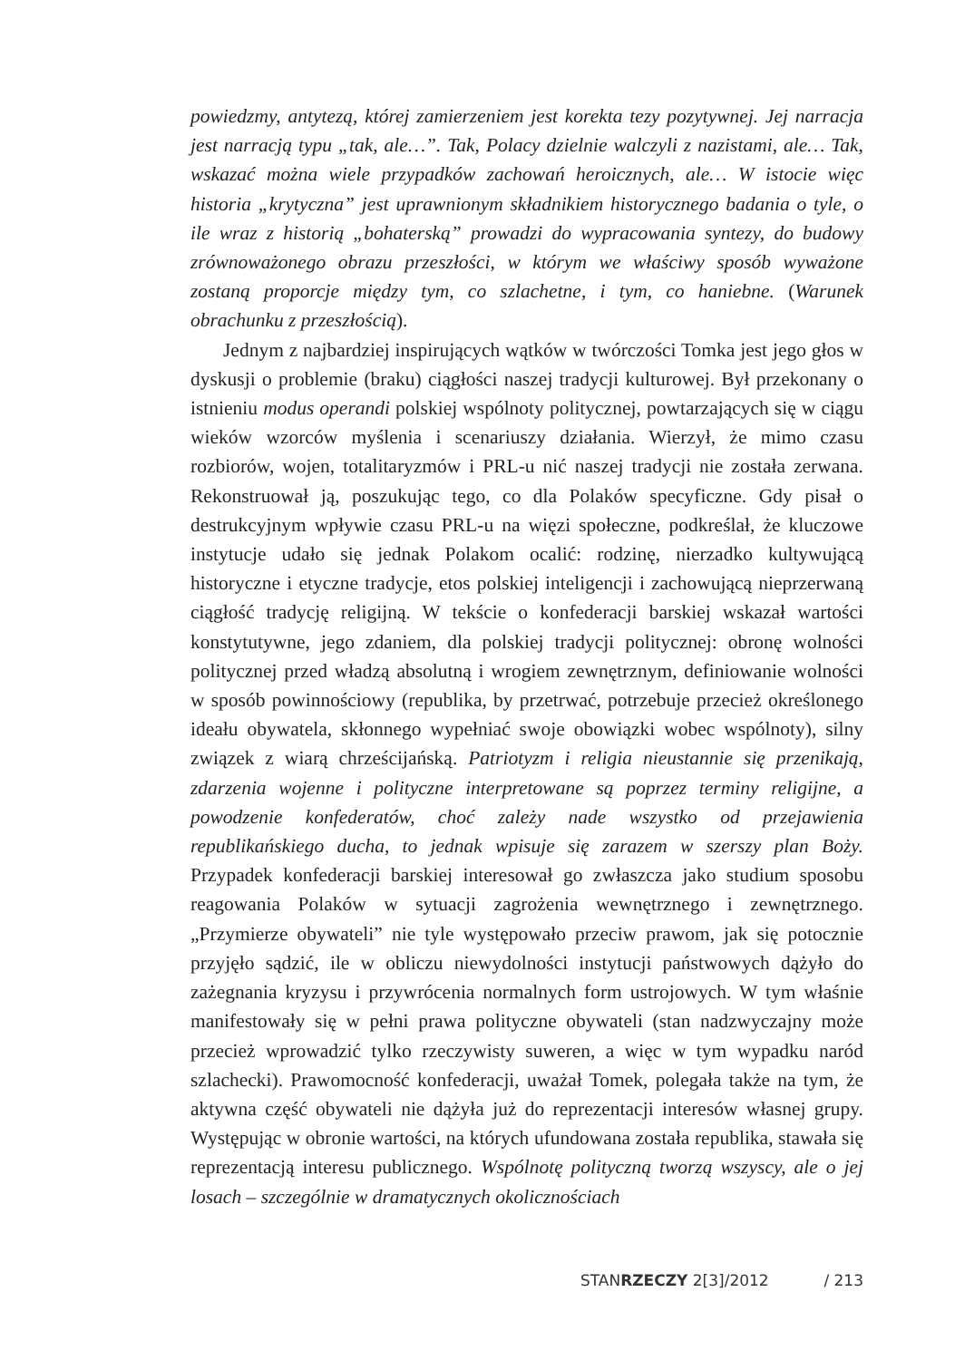powiedzmy, antytezą, której zamierzeniem jest korekta tezy pozytywnej. Jej narracja jest narracją typu „tak, ale…”. Tak, Polacy dzielnie walczyli z nazistami, ale… Tak, wskazać można wiele przypadków zachowań heroicznych, ale… W istocie więc historia „krytyczna” jest uprawnionym składnikiem historycznego badania o tyle, o ile wraz z historią „bohaterską” prowadzi do wypracowania syntezy, do budowy zrównoważonego obrazu przeszłości, w którym we właściwy sposób wyważone zostaną proporcje między tym, co szlachetne, i tym, co haniebne. (Warunek obrachunku z przeszłością).
Jednym z najbardziej inspirujących wątków w twórczości Tomka jest jego głos w dyskusji o problemie (braku) ciągłości naszej tradycji kulturowej. Był przekonany o istnieniu modus operandi polskiej wspólnoty politycznej, powtarzających się w ciągu wieków wzorców myślenia i scenariuszy działania. Wierzył, że mimo czasu rozbiorów, wojen, totalitaryzmów i PRL-u nić naszej tradycji nie została zerwana. Rekonstruował ją, poszukując tego, co dla Polaków specyficzne. Gdy pisał o destrukcyjnym wpływie czasu PRL-u na więzi społeczne, podkreślał, że kluczowe instytucje udało się jednak Polakom ocalić: rodzinę, nierzadko kultywującą historyczne i etyczne tradycje, etos polskiej inteligencji i zachowującą nieprzerwaną ciągłość tradycję religijną. W tekście o konfederacji barskiej wskazał wartości konstytutywne, jego zdaniem, dla polskiej tradycji politycznej: obronę wolności politycznej przed władzą absolutną i wrogiem zewnętrznym, definiowanie wolności w sposób powinnościowy (republika, by przetrwać, potrzebuje przecież określonego ideału obywatela, skłonnego wypełniać swoje obowiązki wobec wspólnoty), silny związek z wiarą chrześcijańską. Patriotyzm i religia nieustannie się przenikają, zdarzenia wojenne i polityczne interpretowane są poprzez terminy religijne, a powodzenie konfederatów, choć zależy nade wszystko od przejawienia republikańskiego ducha, to jednak wpisuje się zarazem w szerszy plan Boży. Przypadek konfederacji barskiej interesował go zwłaszcza jako studium sposobu reagowania Polaków w sytuacji zagrożenia wewnętrznego i zewnętrznego. „Przymierze obywateli” nie tyle występowało przeciw prawom, jak się potocznie przyjęło sądzić, ile w obliczu niewydolności instytucji państwowych dążyło do zażegnania kryzysu i przywrócenia normalnych form ustrojowych. W tym właśnie manifestowały się w pełni prawa polityczne obywateli (stan nadzwyczajny może przecież wprowadzić tylko rzeczywisty suweren, a więc w tym wypadku naród szlachecki). Prawomocność konfederacji, uważał Tomek, polegała także na tym, że aktywna część obywateli nie dążyła już do reprezentacji interesów własnej grupy. Występując w obronie wartości, na których ufundowana została republika, stawała się reprezentacją interesu publicznego. Wspólnotę polityczną tworzą wszyscy, ale o jej losach – szczególnie w dramatycznych okolicznościach
STANRZECZY 2[3]/2012 / 213